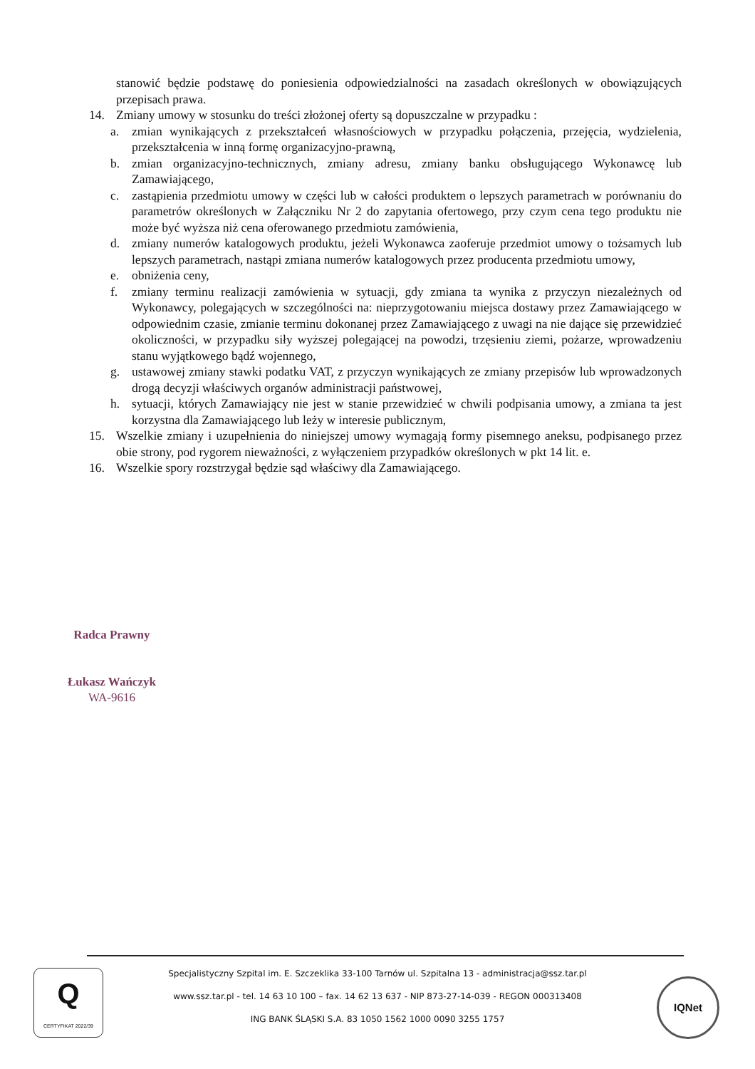stanowić będzie podstawę do poniesienia odpowiedzialności na zasadach określonych w obowiązujących przepisach prawa.
14. Zmiany umowy w stosunku do treści złożonej oferty są dopuszczalne w przypadku :
a. zmian wynikających z przekształceń własnościowych w przypadku połączenia, przejęcia, wydzielenia, przekształcenia w inną formę organizacyjno-prawną,
b. zmian organizacyjno-technicznych, zmiany adresu, zmiany banku obsługującego Wykonawcę lub Zamawiającego,
c. zastąpienia przedmiotu umowy w części lub w całości produktem o lepszych parametrach w porównaniu do parametrów określonych w Załączniku Nr 2 do zapytania ofertowego, przy czym cena tego produktu nie może być wyższa niż cena oferowanego przedmiotu zamówienia,
d. zmiany numerów katalogowych produktu, jeżeli Wykonawca zaoferuje przedmiot umowy o tożsamych lub lepszych parametrach, nastąpi zmiana numerów katalogowych przez producenta przedmiotu umowy,
e. obniżenia ceny,
f. zmiany terminu realizacji zamówienia w sytuacji, gdy zmiana ta wynika z przyczyn niezależnych od Wykonawcy, polegających w szczególności na: nieprzygotowaniu miejsca dostawy przez Zamawiającego w odpowiednim czasie, zmianie terminu dokonanej przez Zamawiającego z uwagi na nie dające się przewidzieć okoliczności, w przypadku siły wyższej polegającej na powodzi, trzęsieniu ziemi, pożarze, wprowadzeniu stanu wyjątkowego bądź wojennego,
g. ustawowej zmiany stawki podatku VAT, z przyczyn wynikających ze zmiany przepisów lub wprowadzonych drogą decyzji właściwych organów administracji państwowej,
h. sytuacji, których Zamawiający nie jest w stanie przewidzieć w chwili podpisania umowy, a zmiana ta jest korzystna dla Zamawiającego lub leży w interesie publicznym,
15. Wszelkie zmiany i uzupełnienia do niniejszej umowy wymagają formy pisemnego aneksu, podpisanego przez obie strony, pod rygorem nieważności, z wyłączeniem przypadków określonych w pkt 14 lit. e.
16. Wszelkie spory rozstrzygał będzie sąd właściwy dla Zamawiającego.
Radca Prawny
Łukasz Wańczyk
WA-9616
Q
CERTYFIKAT 2022/39
Specjalistyczny Szpital im. E. Szczeklika 33-100 Tarnów ul. Szpitalna 13 - administracja@ssz.tar.pl
www.ssz.tar.pl - tel. 14 63 10 100 – fax. 14 62 13 637 - NIP 873-27-14-039 - REGON 000313408
ING BANK ŚLĄSKI S.A. 83 1050 1562 1000 0090 3255 1757
IQNet